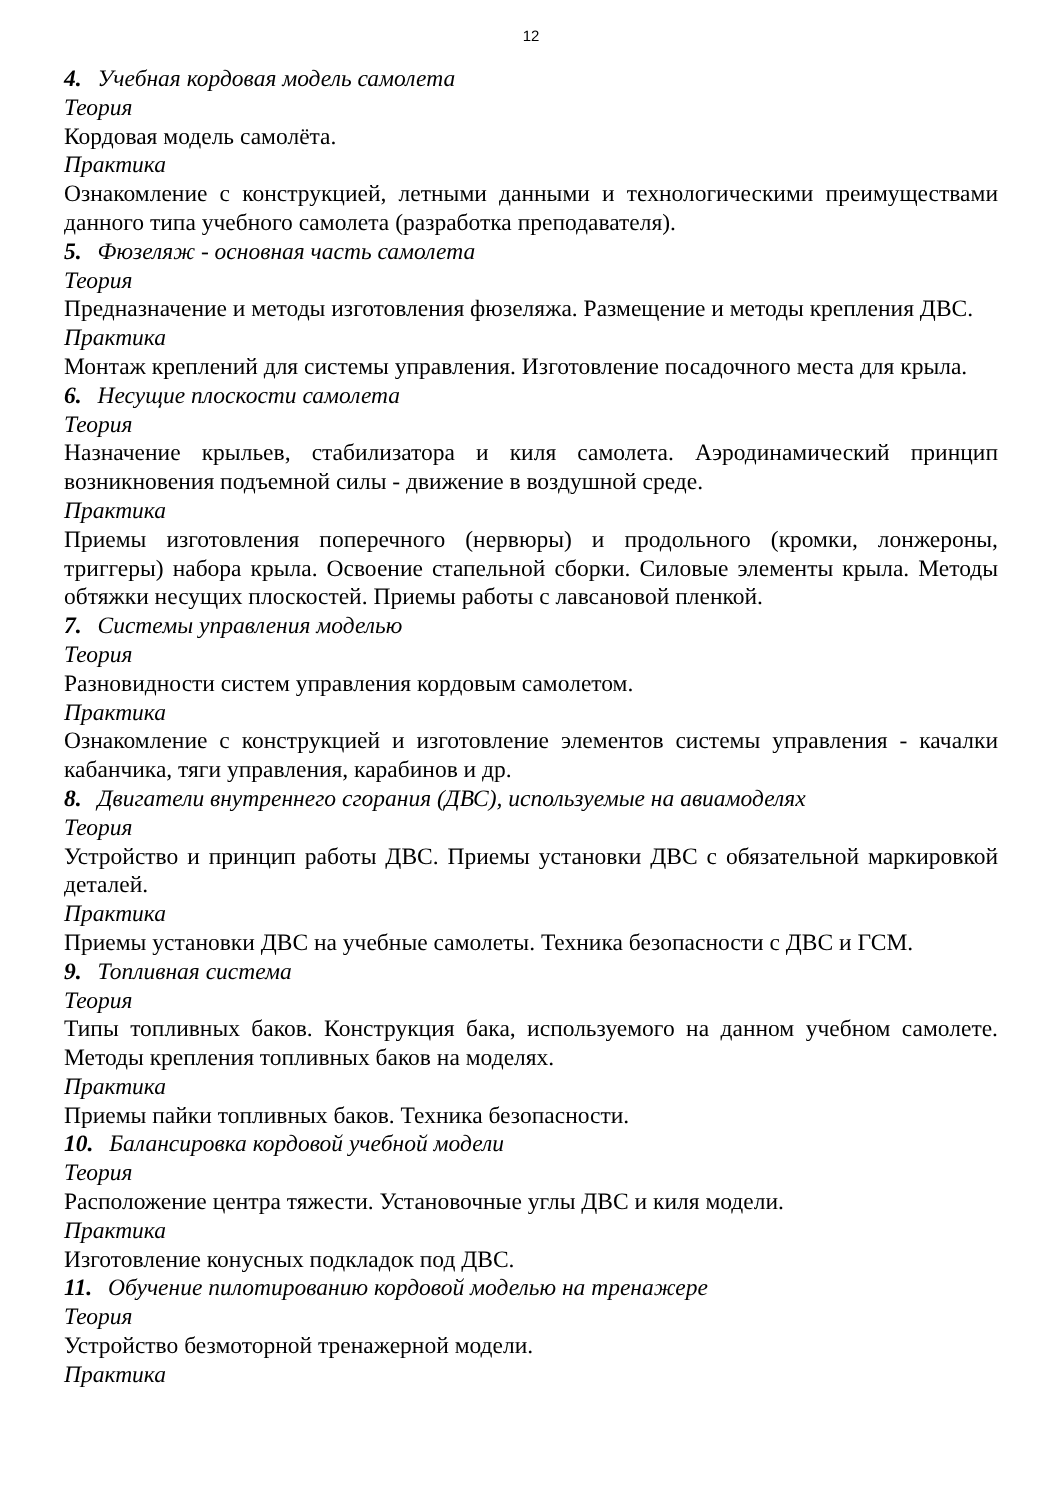12
4. Учебная кордовая модель самолета
Теория
Кордовая модель самолёта.
Практика
Ознакомление с конструкцией, летными данными и технологическими преимуществами данного типа учебного самолета (разработка преподавателя).
5. Фюзеляж - основная часть самолета
Теория
Предназначение и методы изготовления фюзеляжа. Размещение и методы крепления ДВС. Практика
Монтаж креплений для системы управления. Изготовление посадочного места для крыла.
6. Несущие плоскости самолета
Теория
Назначение крыльев, стабилизатора и киля самолета. Аэродинамический принцип возникновения подъемной силы - движение в воздушной среде.
Практика
Приемы изготовления поперечного (нервюры) и продольного (кромки, лонжероны, триггеры) набора крыла. Освоение стапельной сборки. Силовые элементы крыла. Методы обтяжки несущих плоскостей. Приемы работы с лавсановой пленкой.
7. Системы управления моделью
Теория
Разновидности систем управления кордовым самолетом.
Практика
Ознакомление с конструкцией и изготовление элементов системы управления - качалки кабанчика, тяги управления, карабинов и др.
8. Двигатели внутреннего сгорания (ДВС), используемые на авиамоделях
Теория
Устройство и принцип работы ДВС. Приемы установки ДВС с обязательной маркировкой деталей.
Практика
Приемы установки ДВС на учебные самолеты. Техника безопасности с ДВС и ГСМ.
9. Топливная система
Теория
Типы топливных баков. Конструкция бака, используемого на данном учебном самолете. Методы крепления топливных баков на моделях.
Практика
Приемы пайки топливных баков. Техника безопасности.
10. Балансировка кордовой учебной модели
Теория
Расположение центра тяжести. Установочные углы ДВС и киля модели.
Практика
Изготовление конусных подкладок под ДВС.
11. Обучение пилотированию кордовой моделью на тренажере
Теория
Устройство безмоторной тренажерной модели.
Практика